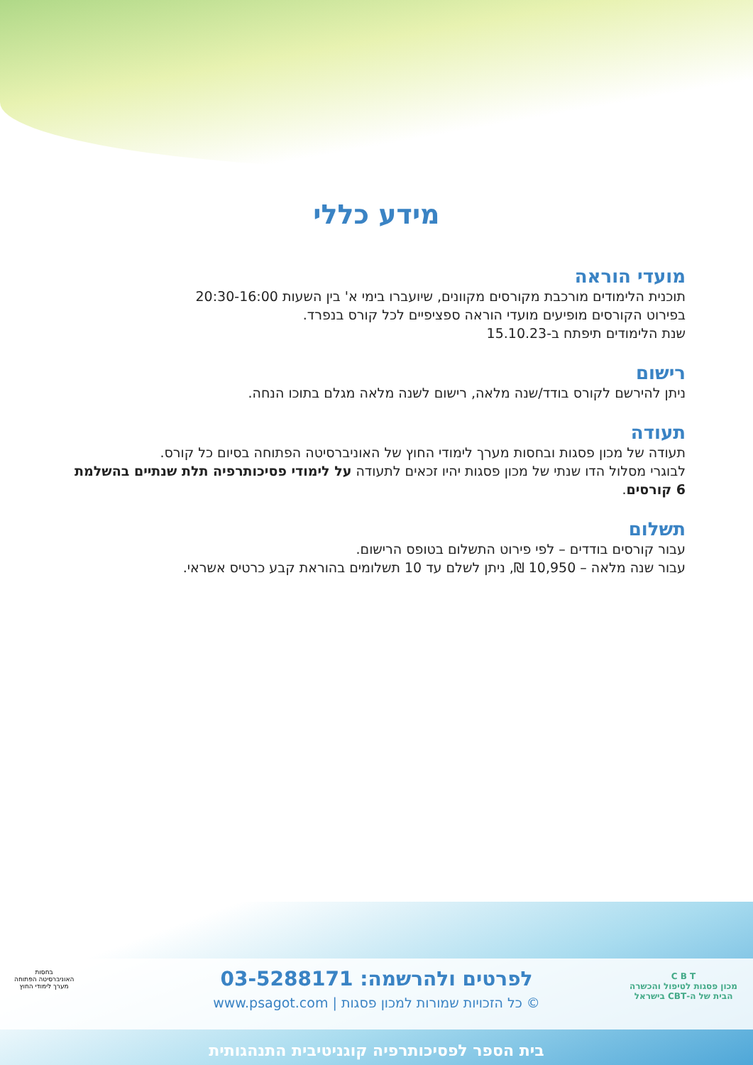מידע כללי
מועדי הוראה
תוכנית הלימודים מורכבת מקורסים מקוונים, שיועברו בימי א' בין השעות 20:30-16:00
בפירוט הקורסים מופיעים מועדי הוראה ספציפיים לכל קורס בנפרד.
שנת הלימודים תיפתח ב-15.10.23
רישום
ניתן להירשם לקורס בודד/שנה מלאה, רישום לשנה מלאה מגלם בתוכו הנחה.
תעודה
תעודה של מכון פסגות ובחסות מערך לימודי החוץ של האוניברסיטה הפתוחה בסיום כל קורס.
לבוגרי מסלול הדו שנתי של מכון פסגות יהיו זכאים לתעודה על לימודי פסיכותרפיה תלת שנתיים בהשלמת 6 קורסים.
תשלום
עבור קורסים בודדים – לפי פירוט התשלום בטופס הרישום.
עבור שנה מלאה – 10,950 ₪, ניתן לשלם עד 10 תשלומים בהוראת קבע כרטיס אשראי.
C B T
מכון פסגות לטיפול והכשרה
הבית של ה-CBT בישראל
לפרטים ולהרשמה: 03-5288171
© כל הזכויות שמורות למכון פסגות | www.psagot.com
בחסות
האוניברסיטה הפתוחה
מערך לימודי החוץ
בית הספר לפסיכותרפיה קוגניטיבית התנהגותית